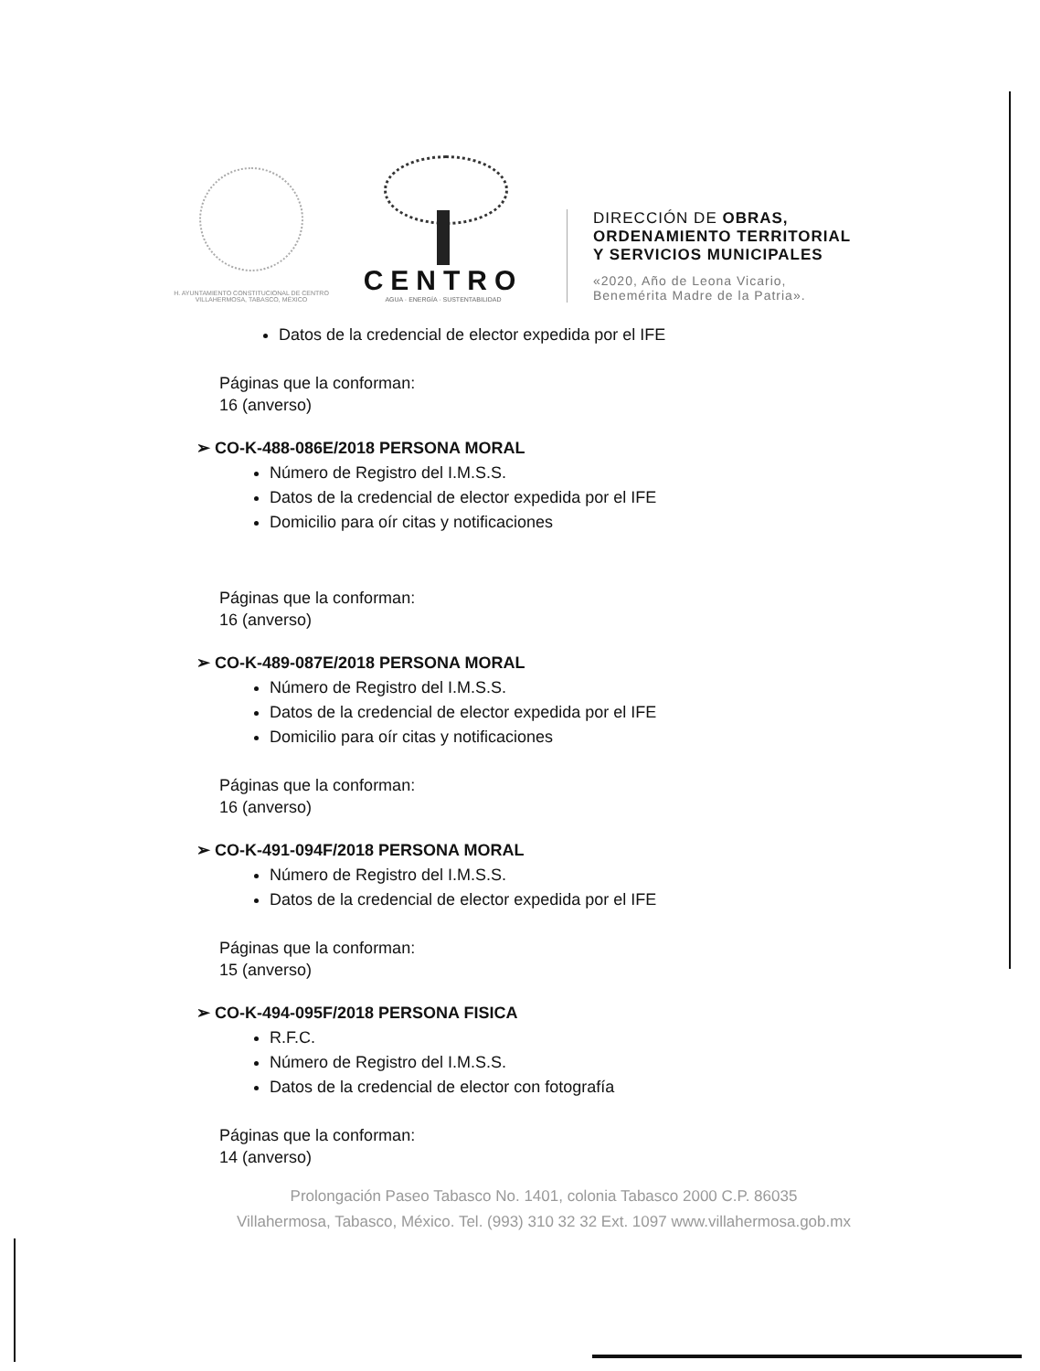H. AYUNTAMIENTO CONSTITUCIONAL DE CENTRO VILLAHERMOSA, TABASCO, MÉXICO
CENTRO
AGUA · ENERGÍA · SUSTENTABILIDAD
DIRECCIÓN DE OBRAS,
ORDENAMIENTO TERRITORIAL
Y SERVICIOS MUNICIPALES
«2020, Año de Leona Vicario,
Benemérita Madre de la Patria».
Datos de la credencial de elector expedida por el IFE
Páginas que la conforman:
16 (anverso)
➢ CO-K-488-086E/2018 PERSONA MORAL
Número de Registro del I.M.S.S.
Datos de la credencial de elector expedida por el IFE
Domicilio para oír citas y notificaciones
Páginas que la conforman:
16 (anverso)
➢ CO-K-489-087E/2018 PERSONA MORAL
Número de Registro del I.M.S.S.
Datos de la credencial de elector expedida por el IFE
Domicilio para oír citas y notificaciones
Páginas que la conforman:
16 (anverso)
➢ CO-K-491-094F/2018 PERSONA MORAL
Número de Registro del I.M.S.S.
Datos de la credencial de elector expedida por el IFE
Páginas que la conforman:
15 (anverso)
➢ CO-K-494-095F/2018 PERSONA FISICA
R.F.C.
Número de Registro del I.M.S.S.
Datos de la credencial de elector con fotografía
Páginas que la conforman:
14 (anverso)
Prolongación Paseo Tabasco No. 1401, colonia Tabasco 2000 C.P. 86035
Villahermosa, Tabasco, México. Tel. (993) 310 32 32 Ext. 1097 www.villahermosa.gob.mx